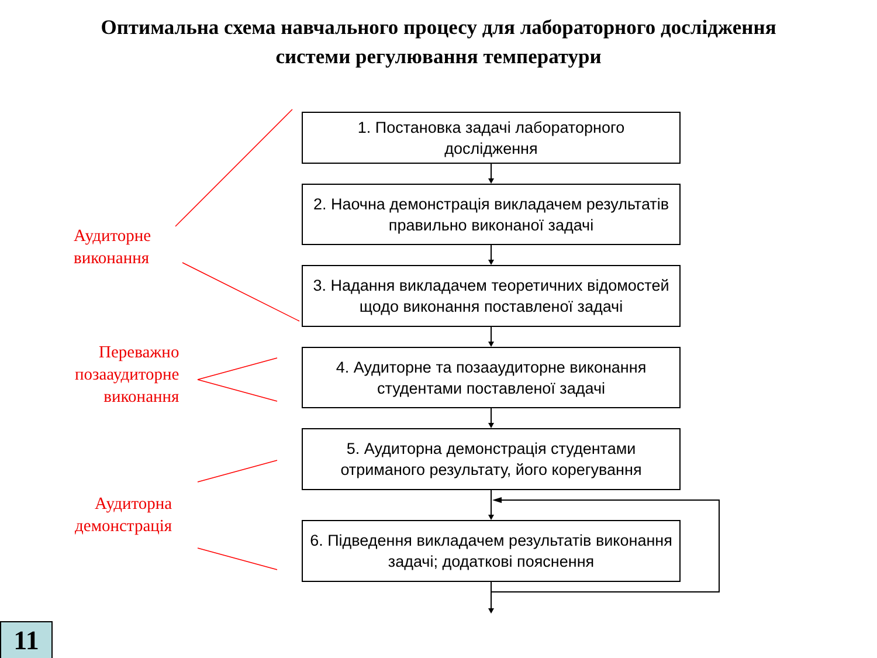Оптимальна схема навчального процесу для лабораторного дослідження
системи регулювання температури
1. Постановка задачі лабораторного
дослідження
2. Наочна демонстрація викладачем результатів правильно виконаної задачі
3. Надання викладачем теоретичних відомостей щодо виконання поставленої задачі
4. Аудиторне та позааудиторне виконання студентами поставленої задачі
5. Аудиторна демонстрація студентами отриманого результату, його корегування
6. Підведення викладачем результатів виконання задачі; додаткові пояснення
Аудиторне
виконання
Переважно
позааудиторне
виконання
Аудиторна
демонстрація
11